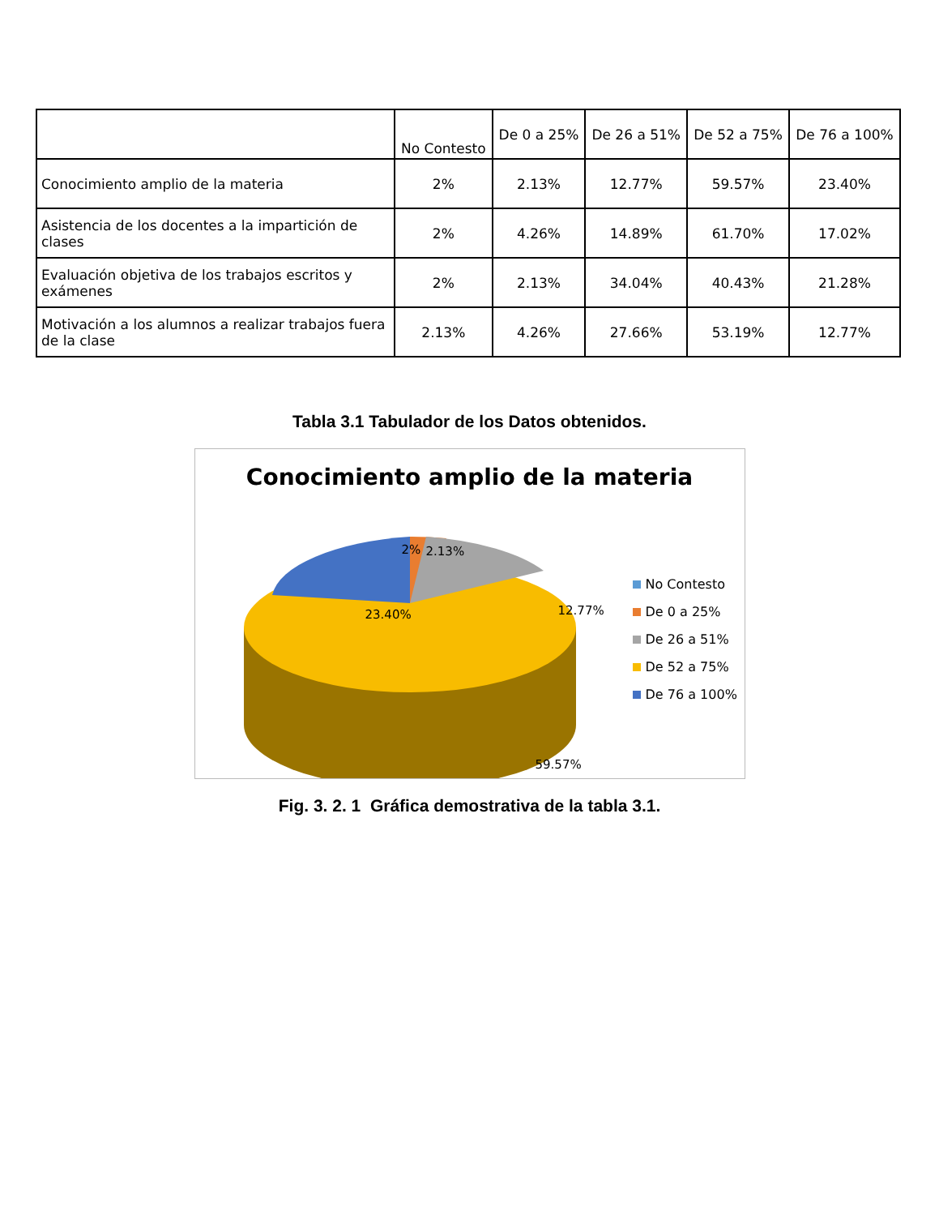| | No Contesto | De 0 a 25% | De 26 a 51% | De 52 a 75% | De 76 a 100% |
| --- | --- | --- | --- | --- | --- |
| Conocimiento amplio de la materia | 2% | 2.13% | 12.77% | 59.57% | 23.40% |
| Asistencia de los docentes a la impartición de clases | 2% | 4.26% | 14.89% | 61.70% | 17.02% |
| Evaluación objetiva de los trabajos escritos y exámenes | 2% | 2.13% | 34.04% | 40.43% | 21.28% |
| Motivación a los alumnos a realizar trabajos fuera de la clase | 2.13% | 4.26% | 27.66% | 53.19% | 12.77% |
Tabla 3.1 Tabulador de los Datos obtenidos.
Conocimiento amplio de la materia
2% 2.13%
12.77% 23.40%
59.57%
No Contesto
De 0 a 25%
De 26 a 51%
De 52 a 75%
De 76 a 100%
Fig. 3. 2. 1 Gráfica demostrativa de la tabla 3.1.